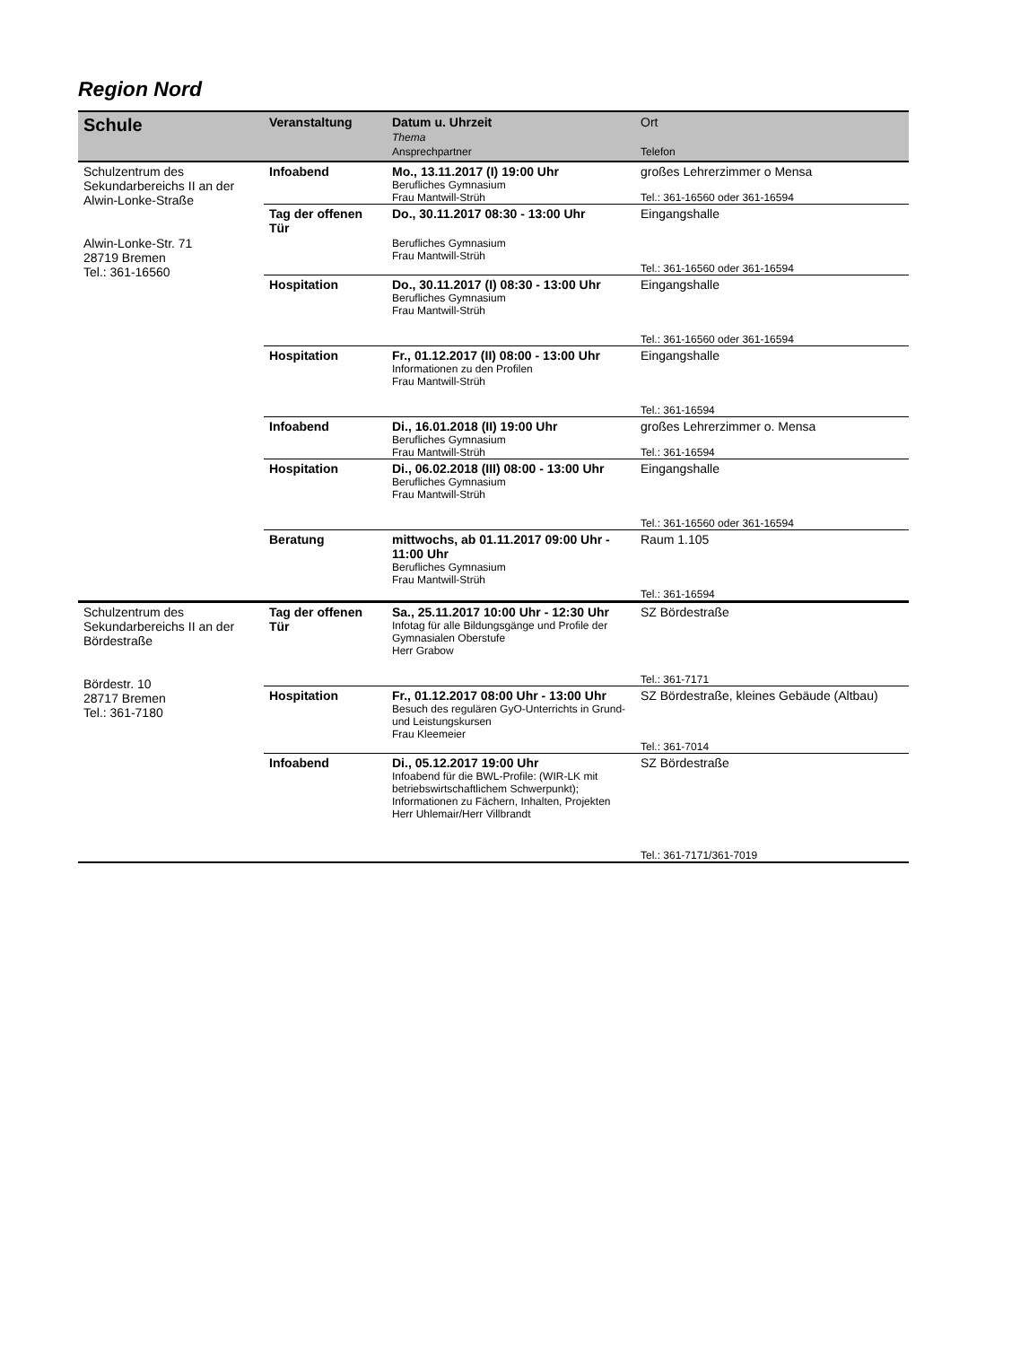Region Nord
| Schule | Veranstaltung | Datum u. Uhrzeit Thema Ansprechpartner | Ort Telefon |
| --- | --- | --- | --- |
| Schulzentrum des Sekundarbereichs II an der Alwin-Lonke-Straße Alwin-Lonke-Str. 71 28719 Bremen Tel.: 361-16560 | Infoabend | Mo., 13.11.2017 (I) 19:00 Uhr Berufliches Gymnasium Frau Mantwill-Strüh | großes Lehrerzimmer o Mensa Tel.: 361-16560 oder 361-16594 |
| | Tag der offenen Tür | Do., 30.11.2017 08:30 - 13:00 Uhr Berufliches Gymnasium Frau Mantwill-Strüh | Eingangshalle Tel.: 361-16560 oder 361-16594 |
| | Hospitation | Do., 30.11.2017 (I) 08:30 - 13:00 Uhr Berufliches Gymnasium Frau Mantwill-Strüh | Eingangshalle Tel.: 361-16560 oder 361-16594 |
| | Hospitation | Fr., 01.12.2017 (II) 08:00 - 13:00 Uhr Informationen zu den Profilen Frau Mantwill-Strüh | Eingangshalle Tel.: 361-16594 |
| | Infoabend | Di., 16.01.2018 (II) 19:00 Uhr Berufliches Gymnasium Frau Mantwill-Strüh | großes Lehrerzimmer o. Mensa Tel.: 361-16594 |
| | Hospitation | Di., 06.02.2018 (III) 08:00 - 13:00 Uhr Berufliches Gymnasium Frau Mantwill-Strüh | Eingangshalle Tel.: 361-16560 oder 361-16594 |
| | Beratung | mittwochs, ab 01.11.2017 09:00 Uhr - 11:00 Uhr Berufliches Gymnasium Frau Mantwill-Strüh | Raum 1.105 Tel.: 361-16594 |
| Schulzentrum des Sekundarbereichs II an der Bördestraße Bördestr. 10 28717 Bremen Tel.: 361-7180 | Tag der offenen Tür | Sa., 25.11.2017 10:00 Uhr - 12:30 Uhr Infotag für alle Bildungsgänge und Profile der Gymnasialen Oberstufe Herr Grabow | SZ Bördestraße Tel.: 361-7171 |
| | Hospitation | Fr., 01.12.2017 08:00 Uhr - 13:00 Uhr Besuch des regulären GyO-Unterrichts in Grund- und Leistungskursen Frau Kleemeier | SZ Bördestraße, kleines Gebäude (Altbau) Tel.: 361-7014 |
| | Infoabend | Di., 05.12.2017 19:00 Uhr Infoabend für die BWL-Profile: (WIR-LK mit betriebswirtschaftlichem Schwerpunkt); Informationen zu Fächern, Inhalten, Projekten Herr Uhlemair/Herr Villbrandt | SZ Bördestraße Tel.: 361-7171/361-7019 |